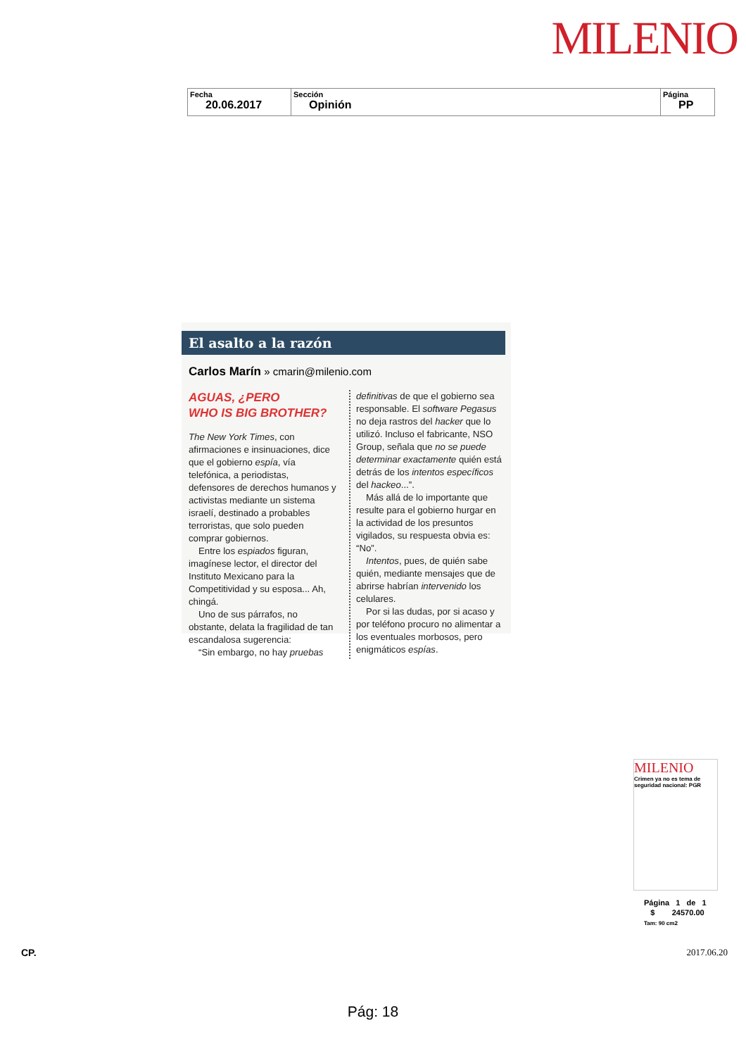MILENIO
| Fecha 20.06.2017 | Sección Opinión | Página PP |
El asalto a la razón
Carlos Marín » cmarin@milenio.com
AGUAS, ¿PERO
WHO IS BIG BROTHER?
The New York Times, con afirmaciones e insinuaciones, dice que el gobierno espía, vía telefónica, a periodistas, defensores de derechos humanos y activistas mediante un sistema israelí, destinado a probables terroristas, que solo pueden comprar gobiernos.
Entre los espiados figuran, imagínese lector, el director del Instituto Mexicano para la Competitividad y su esposa... Ah, chingá.
Uno de sus párrafos, no obstante, delata la fragilidad de tan escandalosa sugerencia:
“Sin embargo, no hay pruebas
definitivas de que el gobierno sea responsable. El software Pegasus no deja rastros del hacker que lo utilizó. Incluso el fabricante, NSO Group, señala que no se puede determinar exactamente quién está detrás de los intentos específicos del hackeo...”.
Más allá de lo importante que resulte para el gobierno hurgar en la actividad de los presuntos vigilados, su respuesta obvia es: “No”.
Intentos, pues, de quién sabe quién, mediante mensajes que de abrirse habrían intervenido los celulares.
Por si las dudas, por si acaso y por teléfono procuro no alimentar a los eventuales morbosos, pero enigmáticos espías.
MILENIO
Crimen ya no es tema de seguridad nacional: PGR
Página 1 de 1
$ 24570.00
Tam: 90 cm2
CP. 2017.06.20
Pág: 18